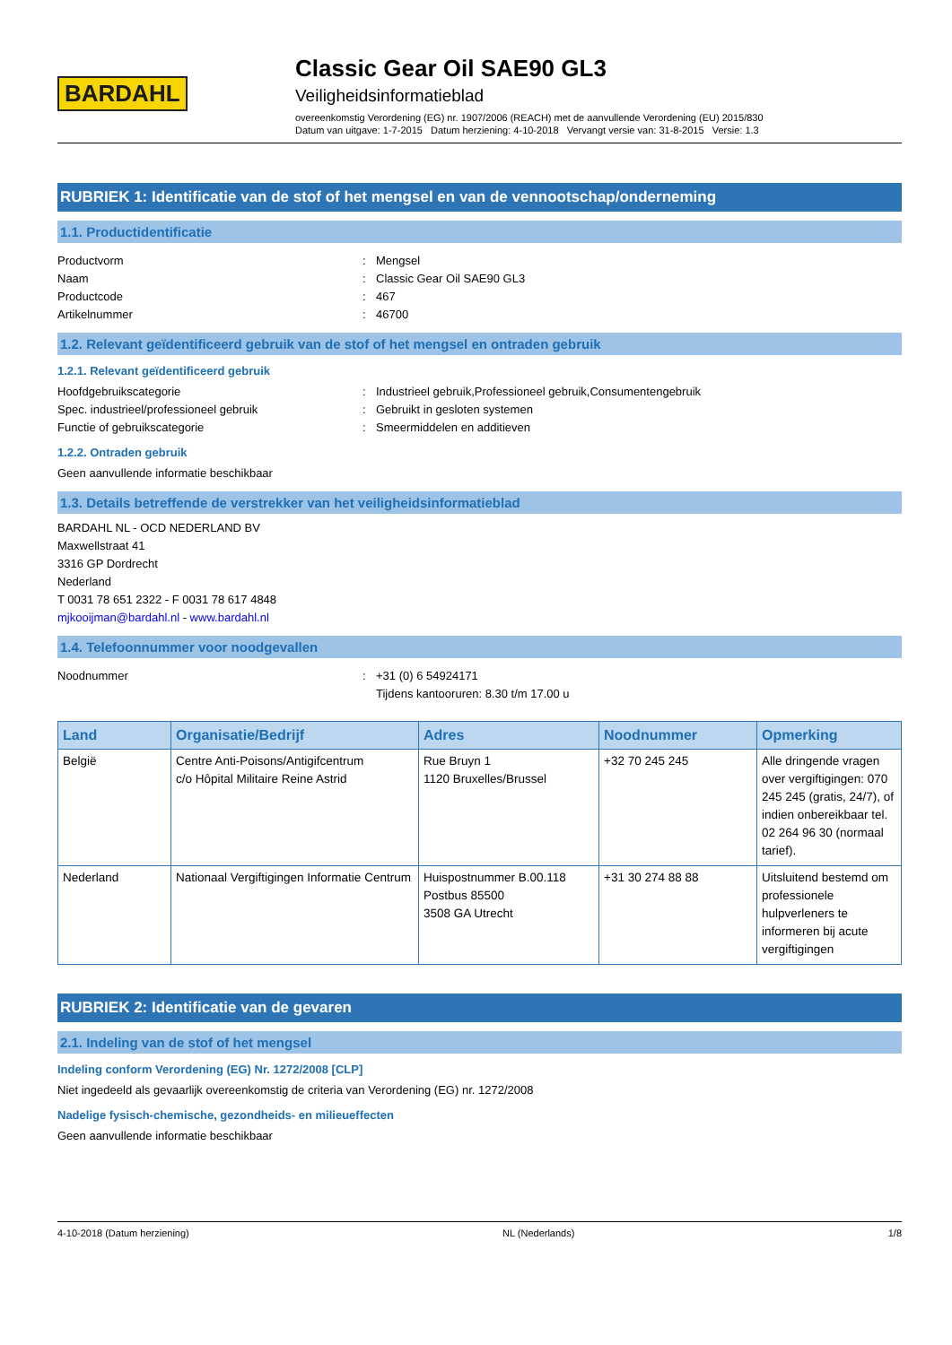BARDAHL
Classic Gear Oil SAE90 GL3
Veiligheidsinformatieblad
overeenkomstig Verordening (EG) nr. 1907/2006 (REACH) met de aanvullende Verordening (EU) 2015/830
Datum van uitgave: 1-7-2015 Datum herziening: 4-10-2018 Vervangt versie van: 31-8-2015 Versie: 1.3
RUBRIEK 1: Identificatie van de stof of het mengsel en van de vennootschap/onderneming
1.1. Productidentificatie
Productvorm: Mengsel
Naam: Classic Gear Oil SAE90 GL3
Productcode: 467
Artikelnummer: 46700
1.2. Relevant geïdentificeerd gebruik van de stof of het mengsel en ontraden gebruik
1.2.1. Relevant geïdentificeerd gebruik
Hoofdgebruikscategorie: Industrieel gebruik,Professioneel gebruik,Consumentengebruik
Spec. industrieel/professioneel gebruik: Gebruikt in gesloten systemen
Functie of gebruikscategorie: Smeermiddelen en additieven
1.2.2. Ontraden gebruik
Geen aanvullende informatie beschikbaar
1.3. Details betreffende de verstrekker van het veiligheidsinformatieblad
BARDAHL NL - OCD NEDERLAND BV
Maxwellstraat 41
3316 GP Dordrecht
Nederland
T 0031 78 651 2322 - F 0031 78 617 4848
mjkooijman@bardahl.nl - www.bardahl.nl
1.4. Telefoonnummer voor noodgevallen
Noodnummer: +31 (0) 6 54924171
Tijdens kantooruren: 8.30 t/m 17.00 u
| Land | Organisatie/Bedrijf | Adres | Noodnummer | Opmerking |
| --- | --- | --- | --- | --- |
| België | Centre Anti-Poisons/Antigifcentrum c/o Hôpital Militaire Reine Astrid | Rue Bruyn 1 1120 Bruxelles/Brussel | +32 70 245 245 | Alle dringende vragen over vergiftigingen: 070 245 245 (gratis, 24/7), of indien onbereikbaar tel. 02 264 96 30 (normaal tarief). |
| Nederland | Nationaal Vergiftigingen Informatie Centrum | Huispostnummer B.00.118 Postbus 85500 3508 GA Utrecht | +31 30 274 88 88 | Uitsluitend bestemd om professionele hulpverleners te informeren bij acute vergiftigingen |
RUBRIEK 2: Identificatie van de gevaren
2.1. Indeling van de stof of het mengsel
Indeling conform Verordening (EG) Nr. 1272/2008 [CLP]
Niet ingedeeld als gevaarlijk overeenkomstig de criteria van Verordening (EG) nr. 1272/2008
Nadelige fysisch-chemische, gezondheids- en milieueffecten
Geen aanvullende informatie beschikbaar
4-10-2018 (Datum herziening) NL (Nederlands) 1/8